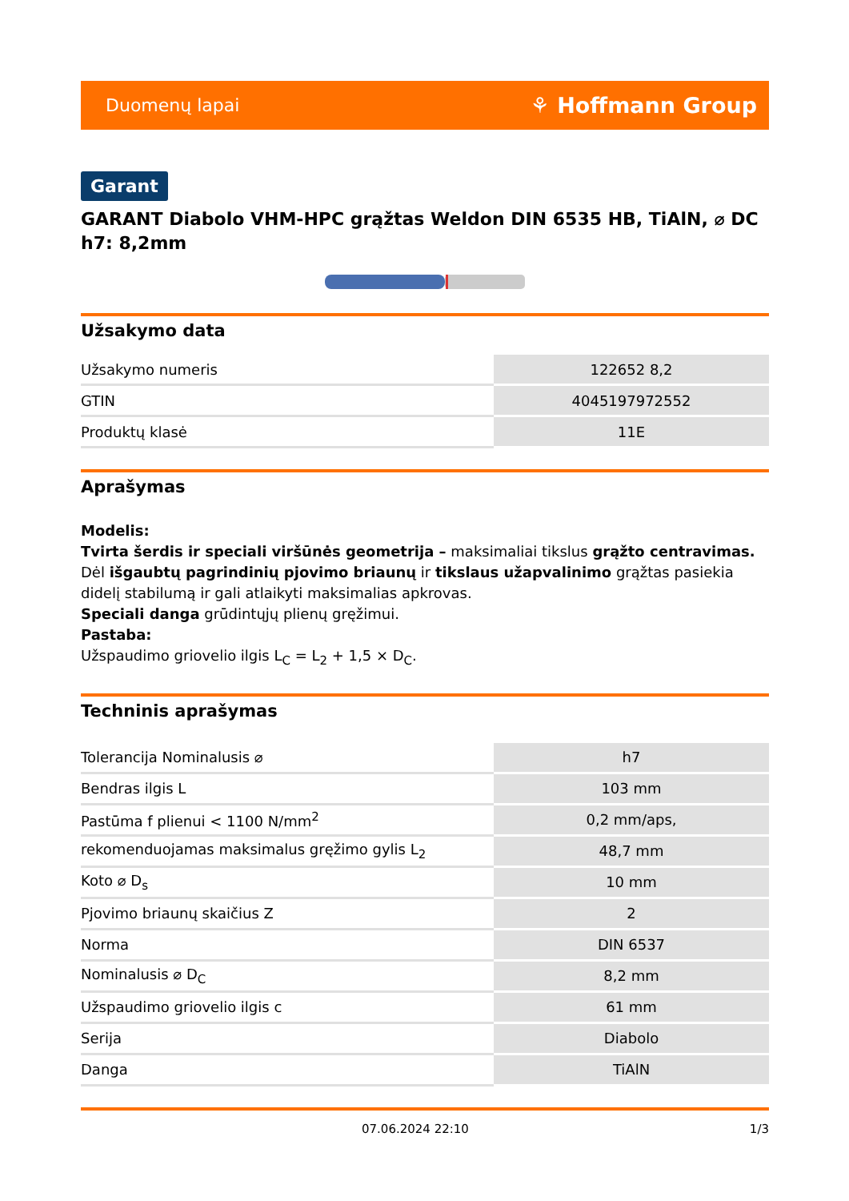Duomenų lapai ⚘ Hoffmann Group
Garant
GARANT Diabolo VHM-HPC grąžtas Weldon DIN 6535 HB, TiAlN, ⌀ DC h7: 8,2mm
Užsakymo data
| Užsakymo numeris | 122652 8,2 |
| GTIN | 4045197972552 |
| Produktų klasė | 11E |
Aprašymas
Modelis:
Tvirta šerdis ir speciali viršūnės geometrija – maksimaliai tikslus grąžto centravimas. Dėl išgaubtų pagrindinių pjovimo briaunų ir tikslaus užapvalinimo grąžtas pasiekia didelį stabilumą ir gali atlaikyti maksimalias apkrovas.
Speciali danga grūdintųjų plienų gręžimui.
Pastaba:
Užspaudimo griovelio ilgis L<sub>C</sub> = L<sub>2</sub> + 1,5 × D<sub>C</sub>.
Techninis aprašymas
| Tolerancija Nominalusis ⌀ | h7 |
| Bendras ilgis L | 103 mm |
| Pastūma f plienui < 1100 N/mm<sup>2</sup> | 0,2 mm/aps, |
| rekomenduojamas maksimalus gręžimo gylis L<sub>2</sub> | 48,7 mm |
| Koto ⌀ D<sub>s</sub> | 10 mm |
| Pjovimo briaunų skaičius Z | 2 |
| Norma | DIN 6537 |
| Nominalusis ⌀ D<sub>C</sub> | 8,2 mm |
| Užspaudimo griovelio ilgis c | 61 mm |
| Serija | Diabolo |
| Danga | TiAlN |
07.06.2024 22:10 1/3